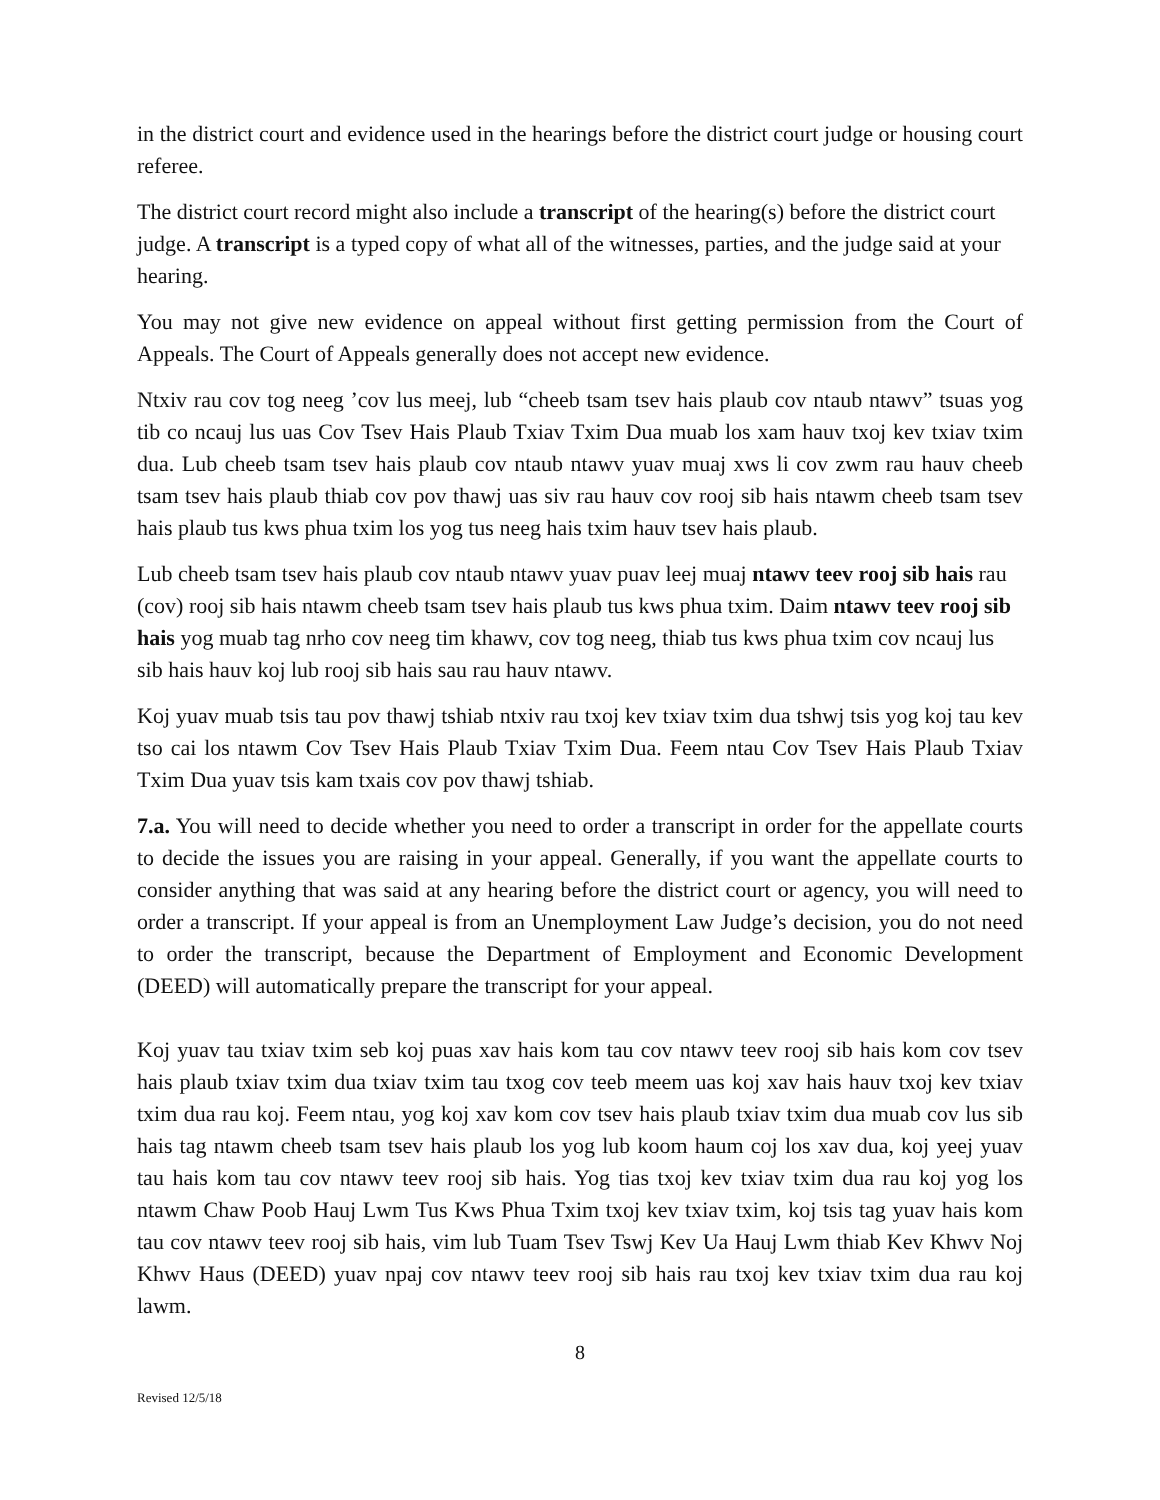in the district court and evidence used in the hearings before the district court judge or housing court referee.
The district court record might also include a transcript of the hearing(s) before the district court judge. A transcript is a typed copy of what all of the witnesses, parties, and the judge said at your hearing.
You may not give new evidence on appeal without first getting permission from the Court of Appeals. The Court of Appeals generally does not accept new evidence.
Ntxiv rau cov tog neeg ’cov lus meej, lub “cheeb tsam tsev hais plaub cov ntaub ntawv” tsuas yog tib co ncauj lus uas Cov Tsev Hais Plaub Txiav Txim Dua muab los xam hauv txoj kev txiav txim dua. Lub cheeb tsam tsev hais plaub cov ntaub ntawv yuav muaj xws li cov zwm rau hauv cheeb tsam tsev hais plaub thiab cov pov thawj uas siv rau hauv cov rooj sib hais ntawm cheeb tsam tsev hais plaub tus kws phua txim los yog tus neeg hais txim hauv tsev hais plaub.
Lub cheeb tsam tsev hais plaub cov ntaub ntawv yuav puav leej muaj ntawv teev rooj sib hais rau (cov) rooj sib hais ntawm cheeb tsam tsev hais plaub tus kws phua txim. Daim ntawv teev rooj sib hais yog muab tag nrho cov neeg tim khawv, cov tog neeg, thiab tus kws phua txim cov ncauj lus sib hais hauv koj lub rooj sib hais sau rau hauv ntawv.
Koj yuav muab tsis tau pov thawj tshiab ntxiv rau txoj kev txiav txim dua tshwj tsis yog koj tau kev tso cai los ntawm Cov Tsev Hais Plaub Txiav Txim Dua. Feem ntau Cov Tsev Hais Plaub Txiav Txim Dua yuav tsis kam txais cov pov thawj tshiab.
7.a. You will need to decide whether you need to order a transcript in order for the appellate courts to decide the issues you are raising in your appeal. Generally, if you want the appellate courts to consider anything that was said at any hearing before the district court or agency, you will need to order a transcript. If your appeal is from an Unemployment Law Judge’s decision, you do not need to order the transcript, because the Department of Employment and Economic Development (DEED) will automatically prepare the transcript for your appeal.
Koj yuav tau txiav txim seb koj puas xav hais kom tau cov ntawv teev rooj sib hais kom cov tsev hais plaub txiav txim dua txiav txim tau txog cov teeb meem uas koj xav hais hauv txoj kev txiav txim dua rau koj. Feem ntau, yog koj xav kom cov tsev hais plaub txiav txim dua muab cov lus sib hais tag ntawm cheeb tsam tsev hais plaub los yog lub koom haum coj los xav dua, koj yeej yuav tau hais kom tau cov ntawv teev rooj sib hais. Yog tias txoj kev txiav txim dua rau koj yog los ntawm Chaw Poob Hauj Lwm Tus Kws Phua Txim txoj kev txiav txim, koj tsis tag yuav hais kom tau cov ntawv teev rooj sib hais, vim lub Tuam Tsev Tswj Kev Ua Hauj Lwm thiab Kev Khwv Noj Khwv Haus (DEED) yuav npaj cov ntawv teev rooj sib hais rau txoj kev txiav txim dua rau koj lawm.
8
Revised 12/5/18